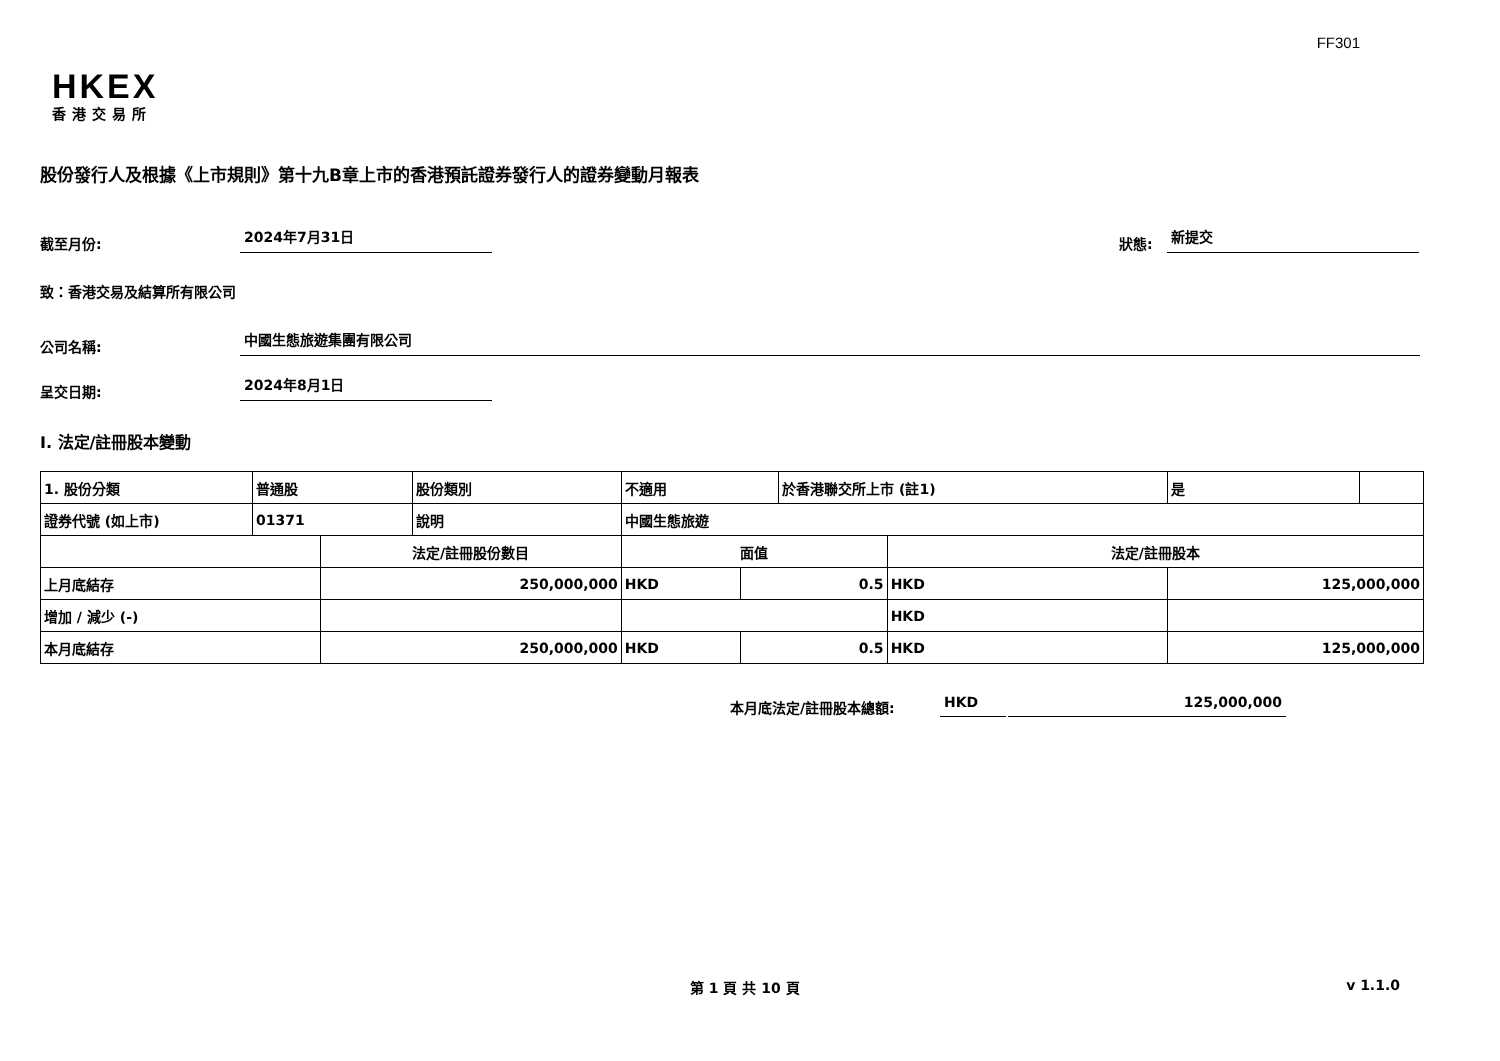FF301
HKEX
香港交易所
股份發行人及根據《上市規則》第十九B章上市的香港預託證券發行人的證券變動月報表
截至月份: 2024年7月31日 狀態: 新提交
致：香港交易及結算所有限公司
公司名稱: 中國生態旅遊集團有限公司
呈交日期: 2024年8月1日
I. 法定/註冊股本變動
| 1. 股份分類 | 普通股 | | 股份類別 | 不適用 | | 於香港聯交所上市 (註1) | | 是 | |
| 證券代號 (如上市) | 01371 | | 說明 | 中國生態旅遊 | | | | | |
| | | 法定/註冊股份數目 | | 面值 | | | 法定/註冊股本 | | |
| 上月底結存 | | 250,000,000 | | HKD | 0.5 | | HKD | 125,000,000 | |
| 增加 / 減少 (-) | | | | | | | HKD | | |
| 本月底結存 | | 250,000,000 | | HKD | 0.5 | | HKD | 125,000,000 | |
本月底法定/註冊股本總額: HKD 125,000,000
第 1 頁 共 10 頁 v 1.1.0